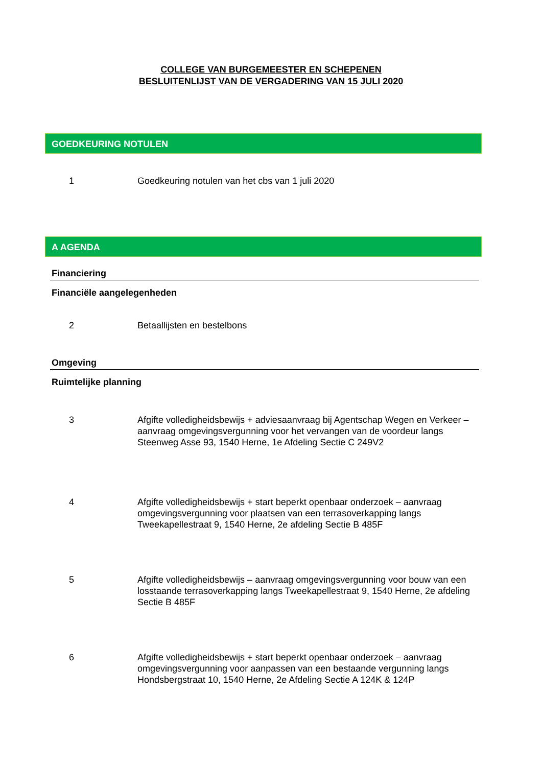COLLEGE VAN BURGEMEESTER EN SCHEPENEN
BESLUITENLIJST VAN DE VERGADERING VAN 15 JULI 2020
GOEDKEURING NOTULEN
1 Goedkeuring notulen van het cbs van 1 juli 2020
A AGENDA
Financiering
Financiële aangelegenheden
2 Betaallijsten en bestelbons
Omgeving
Ruimtelijke planning
3 Afgifte volledigheidsbewijs + adviesaanvraag bij Agentschap Wegen en Verkeer – aanvraag omgevingsvergunning voor het vervangen van de voordeur langs Steenweg Asse 93, 1540 Herne, 1e Afdeling Sectie C 249V2
4 Afgifte volledigheidsbewijs + start beperkt openbaar onderzoek – aanvraag omgevingsvergunning voor plaatsen van een terrasoverkapping langs Tweekapellestraat 9, 1540 Herne, 2e afdeling Sectie B 485F
5 Afgifte volledigheidsbewijs – aanvraag omgevingsvergunning voor bouw van een losstaande terrasoverkapping langs Tweekapellestraat 9, 1540 Herne, 2e afdeling Sectie B 485F
6 Afgifte volledigheidsbewijs + start beperkt openbaar onderzoek – aanvraag omgevingsvergunning voor aanpassen van een bestaande vergunning langs Hondsbergstraat 10, 1540 Herne, 2e Afdeling Sectie A 124K & 124P